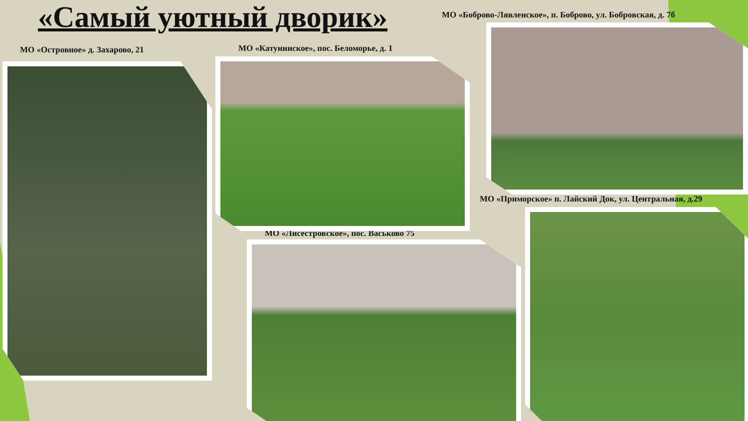«Самый уютный дворик»
МО «Боброво-Лявленское», п. Боброво, ул. Бобровская, д. 7б
МО «Островное» д. Захарово, 21
МО «Катунинское», пос. Беломорье, д. 1
МО «Приморское» п. Лайский Док, ул. Центральная, д.29
МО «Лисестровское», пос. Васьково 75